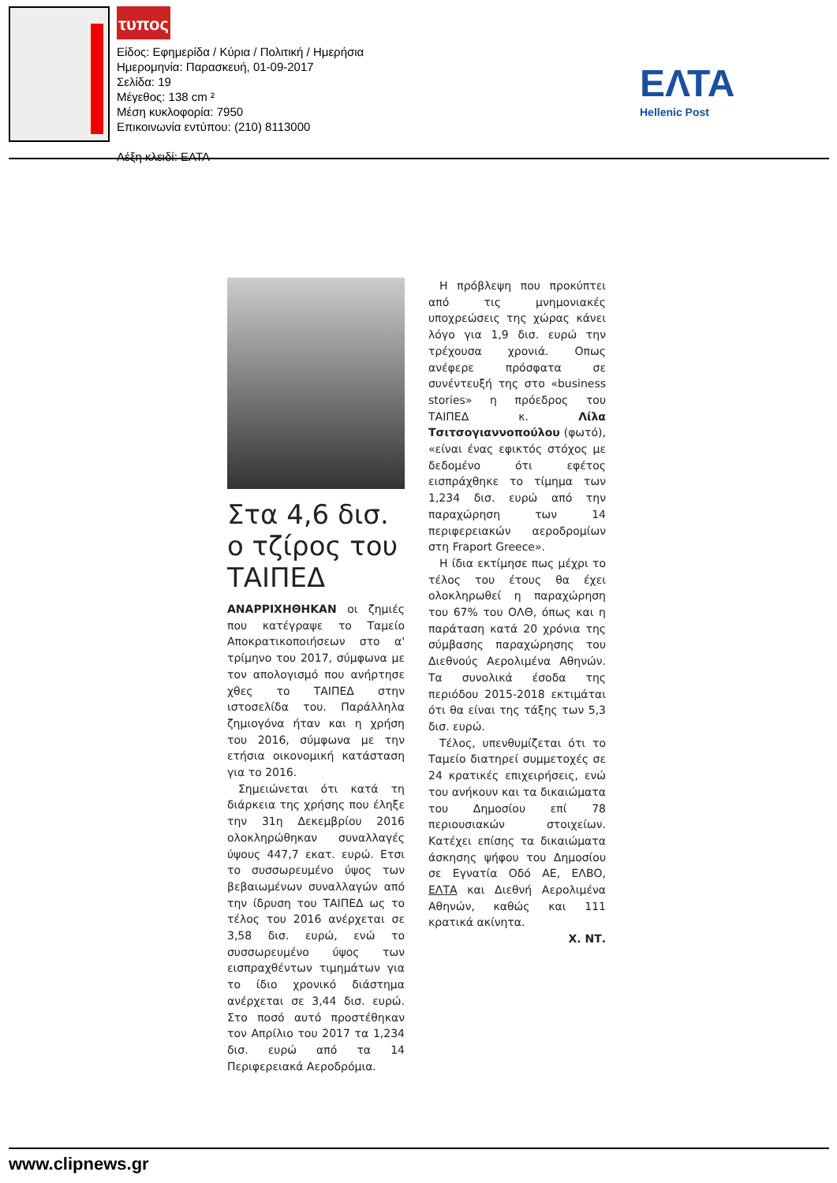τυπος
Είδος: Εφημερίδα / Κύρια / Πολιτική / Ημερήσια
Ημερομηνία: Παρασκευή, 01-09-2017
Σελίδα: 19
Μέγεθος: 138 cm ²
Μέση κυκλοφορία: 7950
Επικοινωνία εντύπου: (210) 8113000
Λέξη κλειδί: ΕΛΤΑ
ΕΛΤΑ
Hellenic Post
Στα 4,6 δισ. ο τζίρος του ΤΑΙΠΕΔ
ΑΝΑΡΡΙΧΗΘΗΚΑΝ οι ζημιές που κατέγραψε το Ταμείο Αποκρατικοποιήσεων στο α' τρίμηνο του 2017, σύμφωνα με τον απολογισμό που ανήρτησε χθες το ΤΑΙΠΕΔ στην ιστοσελίδα του. Παράλληλα ζημιογόνα ήταν και η χρήση του 2016, σύμφωνα με την ετήσια οικονομική κατάσταση για το 2016.
Σημειώνεται ότι κατά τη διάρκεια της χρήσης που έληξε την 31η Δεκεμβρίου 2016 ολοκληρώθηκαν συναλλαγές ύψους 447,7 εκατ. ευρώ. Ετσι το συσσωρευμένο ύψος των βεβαιωμένων συναλλαγών από την ίδρυση του ΤΑΙΠΕΔ ως το τέλος του 2016 ανέρχεται σε 3,58 δισ. ευρώ, ενώ το συσσωρευμένο ύψος των εισπραχθέντων τιμημάτων για το ίδιο χρονικό διάστημα ανέρχεται σε 3,44 δισ. ευρώ. Στο ποσό αυτό προστέθηκαν τον Απρίλιο του 2017 τα 1,234 δισ. ευρώ από τα 14 Περιφερειακά Αεροδρόμια.
Η πρόβλεψη που προκύπτει από τις μνημονιακές υποχρεώσεις της χώρας κάνει λόγο για 1,9 δισ. ευρώ την τρέχουσα χρονιά. Οπως ανέφερε πρόσφατα σε συνέντευξή της στο «business stories» η πρόεδρος του ΤΑΙΠΕΔ κ. Λίλα Τσιτσογιαννοπούλου (φωτό), «είναι ένας εφικτός στόχος με δεδομένο ότι εφέτος εισπράχθηκε το τίμημα των 1,234 δισ. ευρώ από την παραχώρηση των 14 περιφερειακών αεροδρομίων στη Fraport Greece».
Η ίδια εκτίμησε πως μέχρι το τέλος του έτους θα έχει ολοκληρωθεί η παραχώρηση του 67% του ΟΛΘ, όπως και η παράταση κατά 20 χρόνια της σύμβασης παραχώρησης του Διεθνούς Αερολιμένα Αθηνών. Τα συνολικά έσοδα της περιόδου 2015-2018 εκτιμάται ότι θα είναι της τάξης των 5,3 δισ. ευρώ.
Τέλος, υπενθυμίζεται ότι το Ταμείο διατηρεί συμμετοχές σε 24 κρατικές επιχειρήσεις, ενώ του ανήκουν και τα δικαιώματα του Δημοσίου επί 78 περιουσιακών στοιχείων. Κατέχει επίσης τα δικαιώματα άσκησης ψήφου του Δημοσίου σε Εγνατία Οδό ΑΕ, ΕΛΒΟ, ΕΛΤΑ και Διεθνή Αερολιμένα Αθηνών, καθώς και 111 κρατικά ακίνητα.
Χ. ΝΤ.
www.clipnews.gr